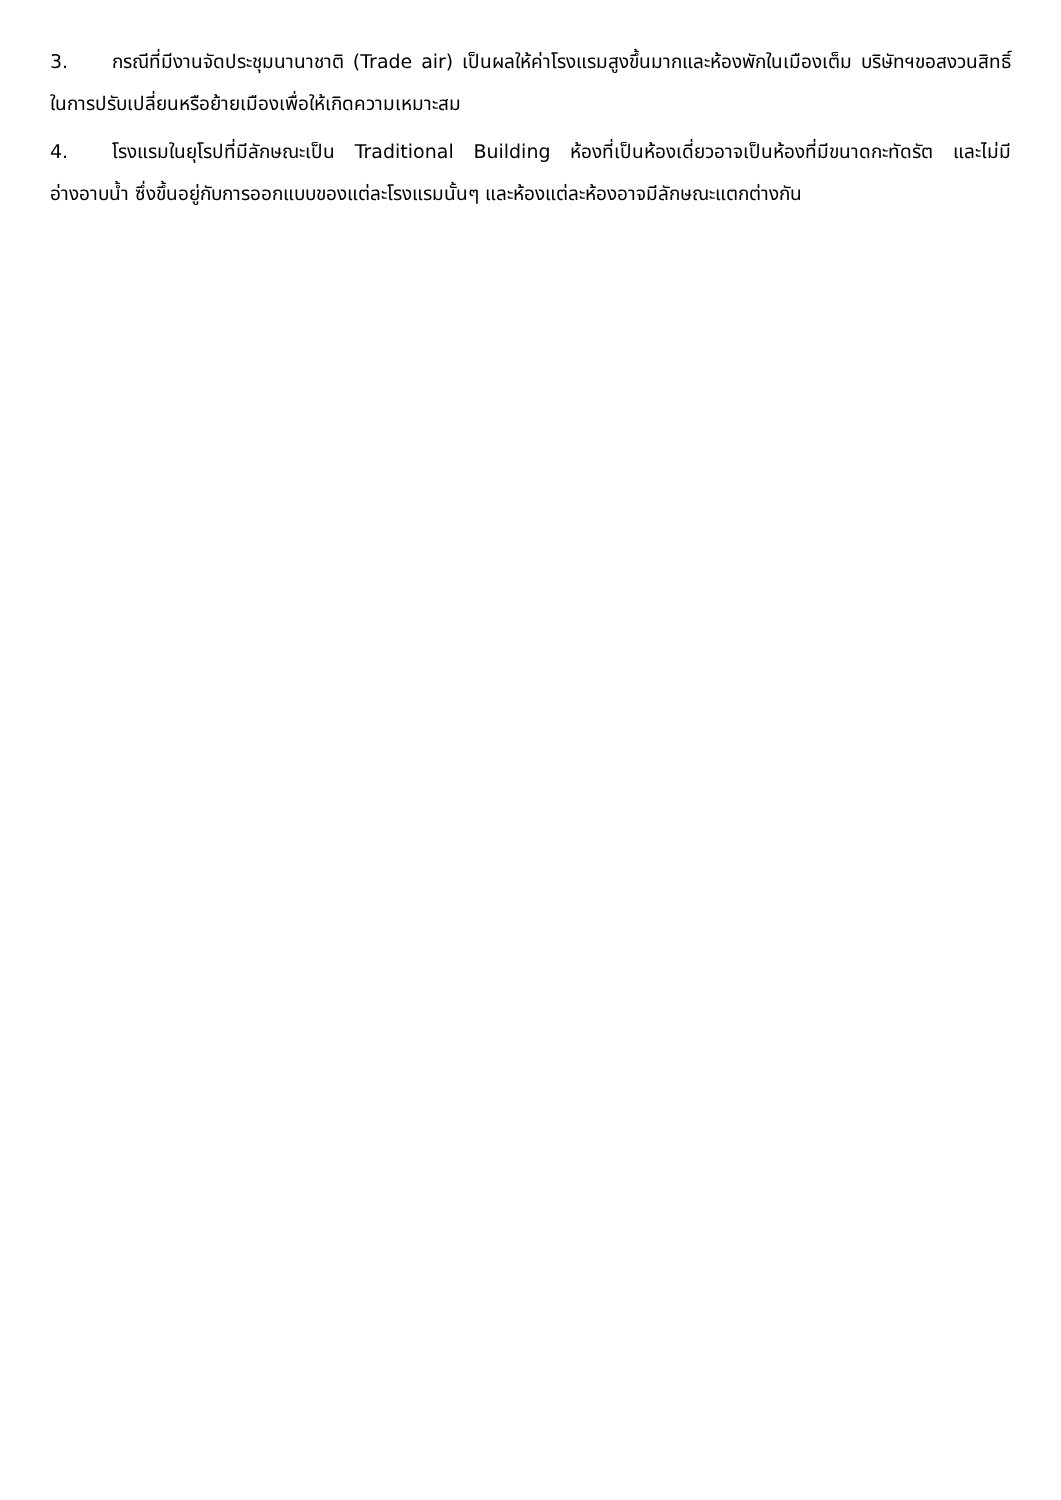3. กรณีที่มีงานจัดประชุมนานาชาติ (Trade air) เป็นผลให้ค่าโรงแรมสูงขึ้นมากและห้องพักในเมืองเต็ม บริษัทฯขอสงวนสิทธิ์ในการปรับเปลี่ยนหรือย้ายเมืองเพื่อให้เกิดความเหมาะสม
4. โรงแรมในยุโรปที่มีลักษณะเป็น Traditional Building ห้องที่เป็นห้องเดี่ยวอาจเป็นห้องที่มีขนาดกะทัดรัต และไม่มีอ่างอาบน้ำ ซึ่งขึ้นอยู่กับการออกแบบของแต่ละโรงแรมนั้นๆ และห้องแต่ละห้องอาจมีลักษณะแตกต่างกัน